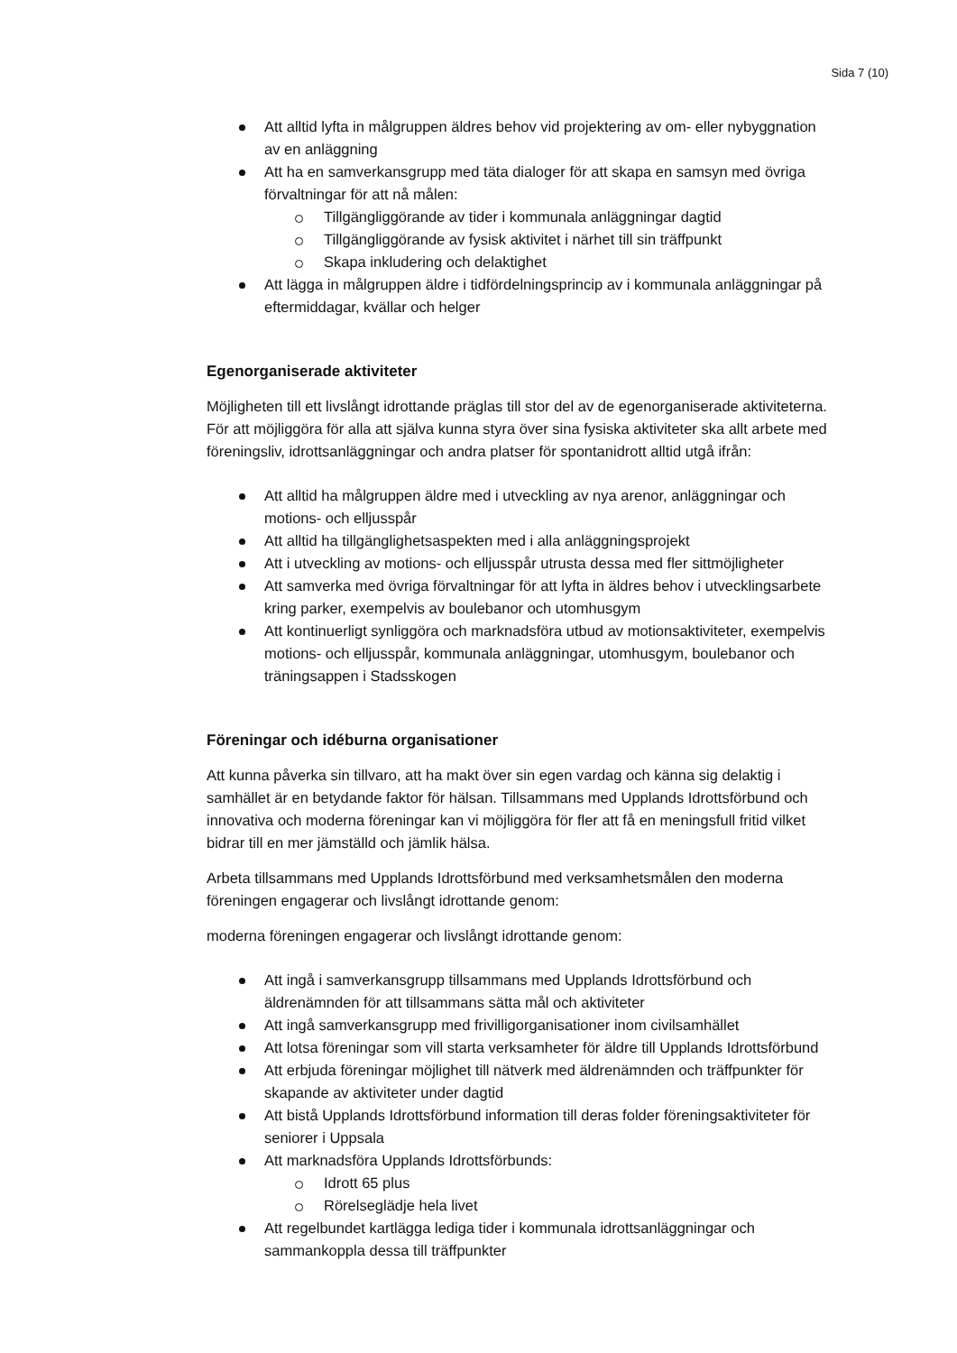Sida 7 (10)
Att alltid lyfta in målgruppen äldres behov vid projektering av om- eller nybyggnation av en anläggning
Att ha en samverkansgrupp med täta dialoger för att skapa en samsyn med övriga förvaltningar för att nå målen:
Tillgängliggörande av tider i kommunala anläggningar dagtid
Tillgängliggörande av fysisk aktivitet i närhet till sin träffpunkt
Skapa inkludering och delaktighet
Att lägga in målgruppen äldre i tidfördelningsprincip av i kommunala anläggningar på eftermiddagar, kvällar och helger
Egenorganiserade aktiviteter
Möjligheten till ett livslångt idrottande präglas till stor del av de egenorganiserade aktiviteterna. För att möjliggöra för alla att själva kunna styra över sina fysiska aktiviteter ska allt arbete med föreningsliv, idrottsanläggningar och andra platser för spontanidrott alltid utgå ifrån:
Att alltid ha målgruppen äldre med i utveckling av nya arenor, anläggningar och motions- och elljusspår
Att alltid ha tillgänglighetsaspekten med i alla anläggningsprojekt
Att i utveckling av motions- och elljusspår utrusta dessa med fler sittmöjligheter
Att samverka med övriga förvaltningar för att lyfta in äldres behov i utvecklingsarbete kring parker, exempelvis av boulebanor och utomhusgym
Att kontinuerligt synliggöra och marknadsföra utbud av motionsaktiviteter, exempelvis motions- och elljusspår, kommunala anläggningar, utomhusgym, boulebanor och träningsappen i Stadsskogen
Föreningar och idéburna organisationer
Att kunna påverka sin tillvaro, att ha makt över sin egen vardag och känna sig delaktig i samhället är en betydande faktor för hälsan. Tillsammans med Upplands Idrottsförbund och innovativa och moderna föreningar kan vi möjliggöra för fler att få en meningsfull fritid vilket bidrar till en mer jämställd och jämlik hälsa.
Arbeta tillsammans med Upplands Idrottsförbund med verksamhetsmålen den moderna föreningen engagerar och livslångt idrottande genom:
moderna föreningen engagerar och livslångt idrottande genom:
Att ingå i samverkansgrupp tillsammans med Upplands Idrottsförbund och äldrenämnden för att tillsammans sätta mål och aktiviteter
Att ingå samverkansgrupp med frivilligorganisationer inom civilsamhället
Att lotsa föreningar som vill starta verksamheter för äldre till Upplands Idrottsförbund
Att erbjuda föreningar möjlighet till nätverk med äldrenämnden och träffpunkter för skapande av aktiviteter under dagtid
Att bistå Upplands Idrottsförbund information till deras folder föreningsaktiviteter för seniorer i Uppsala
Att marknadsföra Upplands Idrottsförbunds:
Idrott 65 plus
Rörelseglädje hela livet
Att regelbundet kartlägga lediga tider i kommunala idrottsanläggningar och sammankoppla dessa till träffpunkter